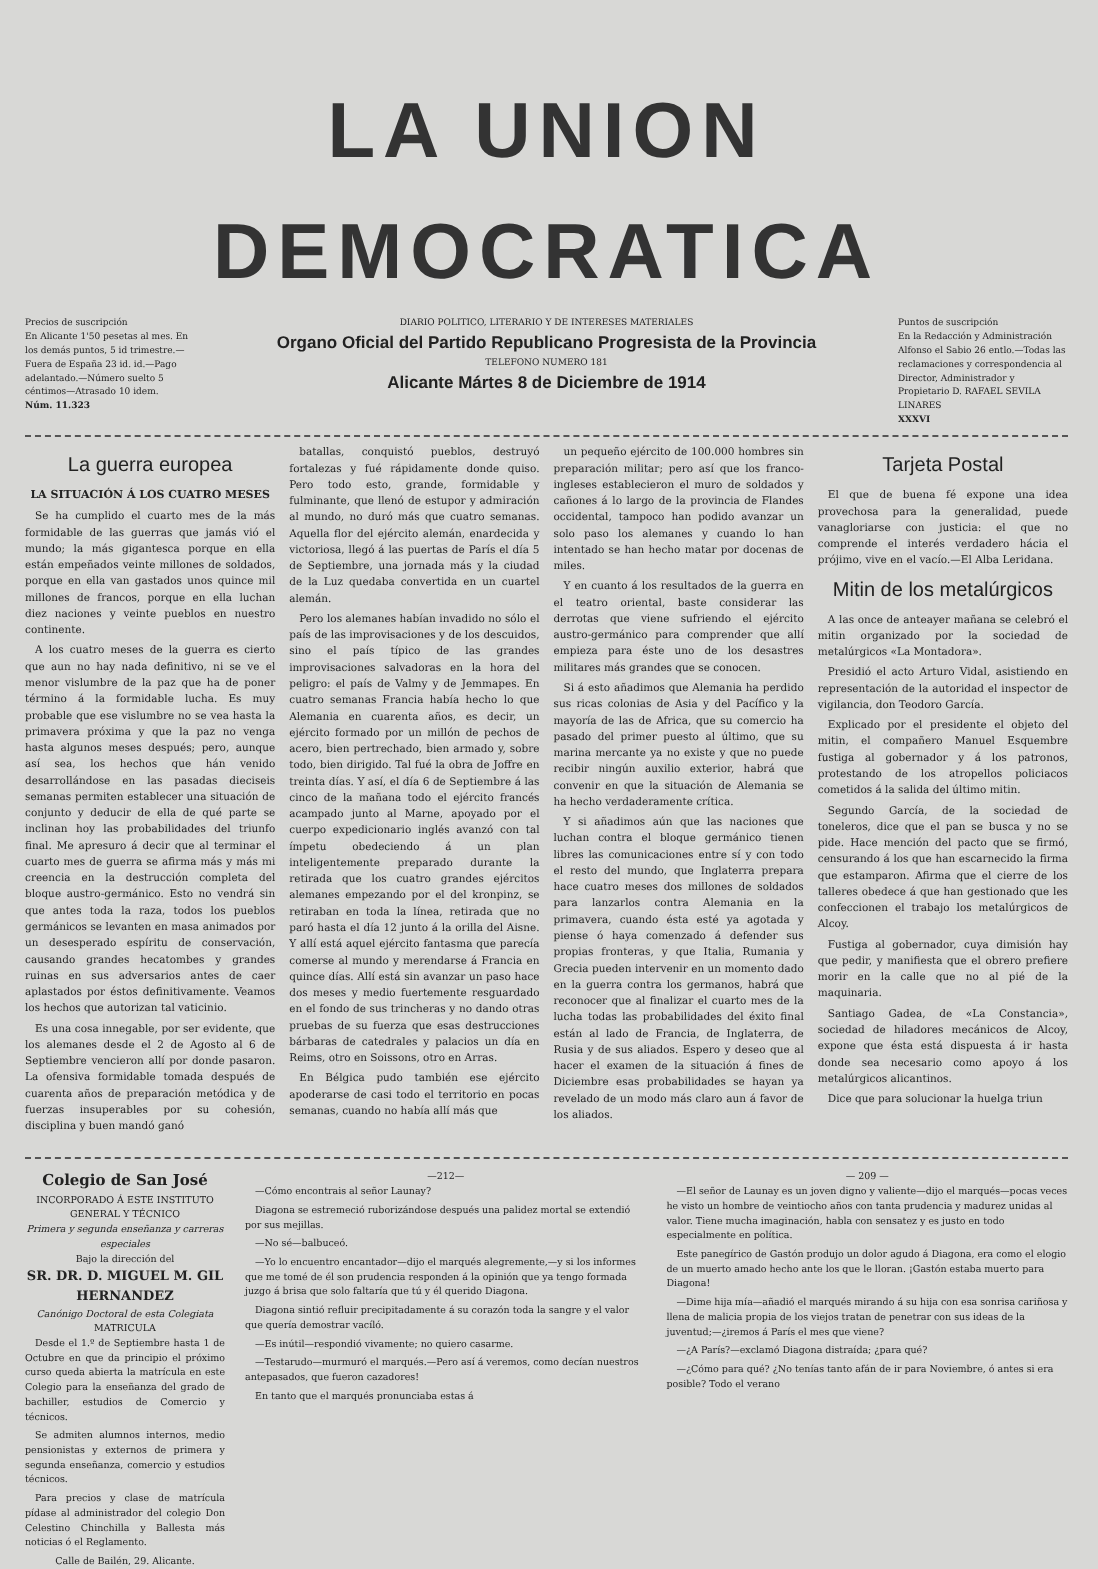LA UNION DEMOCRATICA
Precios de suscripción
En Alicante 1'50 pesetas al mes. En los demás puntos, 5 id trimestre.—Fuera de España 23 id. id.—Pago adelantado.—Número suelto 5 céntimos—Atrasado 10 idem.
Núm. 11.323
DIARIO POLITICO, LITERARIO Y DE INTERESES MATERIALES
Organo Oficial del Partido Republicano Progresista de la Provincia
TELEFONO NUMERO 181
Alicante Mártes 8 de Diciembre de 1914
Puntos de suscripción
En la Redacción y Administración Alfonso el Sabio 26 entlo.—Todas las reclamaciones y correspondencia al Director, Administrador y Propietario D. RAFAEL SEVILA LINARES
XXXVI
La guerra europea
LA SITUACIÓN Á LOS CUATRO MESES
Se ha cumplido el cuarto mes de la más formidable de las guerras que jamás vió el mundo; la más gigantesca porque en ella están empeñados veinte millones de soldados, porque en ella van gastados unos quince mil millones de francos, porque en ella luchan diez naciones y veinte pueblos en nuestro continente.
A los cuatro meses de la guerra es cierto que aun no hay nada definitivo, ni se ve el menor vislumbre de la paz que ha de poner término á la formidable lucha. Es muy probable que ese vislumbre no se vea hasta la primavera próxima y que la paz no venga hasta algunos meses después; pero, aunque así sea, los hechos que hán venido desarrollándose en las pasadas dieciseis semanas permiten establecer una situación de conjunto y deducir de ella de qué parte se inclinan hoy las probabilidades del triunfo final. Me apresuro á decir que al terminar el cuarto mes de guerra se afirma más y más mi creencia en la destrucción completa del bloque austro-germánico. Esto no vendrá sin que antes toda la raza, todos los pueblos germánicos se levanten en masa animados por un desesperado espíritu de conservación, causando grandes hecatombes y grandes ruinas en sus adversarios antes de caer aplastados por éstos definitivamente. Veamos los hechos que autorizan tal vaticinio.
Es una cosa innegable, por ser evidente, que los alemanes desde el 2 de Agosto al 6 de Septiembre vencieron allí por donde pasaron. La ofensiva formidable tomada después de cuarenta años de preparación metódica y de fuerzas insuperables por su cohesión, disciplina y buen mandó ganó
batallas, conquistó pueblos, destruyó fortalezas y fué rápidamente donde quiso. Pero todo esto, grande, formidable y fulminante, que llenó de estupor y admiración al mundo, no duró más que cuatro semanas. Aquella flor del ejército alemán, enardecida y victoriosa, llegó á las puertas de París el día 5 de Septiembre, una jornada más y la ciudad de la Luz quedaba convertida en un cuartel alemán.
Pero los alemanes habían invadido no sólo el país de las improvisaciones y de los descuidos, sino el país típico de las grandes improvisaciones salvadoras en la hora del peligro: el país de Valmy y de Jemmapes. En cuatro semanas Francia había hecho lo que Alemania en cuarenta años, es decir, un ejército formado por un millón de pechos de acero, bien pertrechado, bien armado y, sobre todo, bien dirigido. Tal fué la obra de Joffre en treinta días. Y así, el día 6 de Septiembre á las cinco de la mañana todo el ejército francés acampado junto al Marne, apoyado por el cuerpo expedicionario inglés avanzó con tal ímpetu obedeciendo á un plan inteligentemente preparado durante la retirada que los cuatro grandes ejércitos alemanes empezando por el del kronpinz, se retiraban en toda la línea, retirada que no paró hasta el día 12 junto á la orilla del Aisne. Y allí está aquel ejército fantasma que parecía comerse al mundo y merendarse á Francia en quince días. Allí está sin avanzar un paso hace dos meses y medio fuertemente resguardado en el fondo de sus trincheras y no dando otras pruebas de su fuerza que esas destrucciones bárbaras de catedrales y palacios un día en Reims, otro en Soissons, otro en Arras.
En Bélgica pudo también ese ejército apoderarse de casi todo el territorio en pocas semanas, cuando no había allí más que
un pequeño ejército de 100.000 hombres sin preparación militar; pero así que los franco-ingleses establecieron el muro de soldados y cañones á lo largo de la provincia de Flandes occidental, tampoco han podido avanzar un solo paso los alemanes y cuando lo han intentado se han hecho matar por docenas de miles.
Y en cuanto á los resultados de la guerra en el teatro oriental, baste considerar las derrotas que viene sufriendo el ejército austro-germánico para comprender que allí empieza para éste uno de los desastres militares más grandes que se conocen.
Si á esto añadimos que Alemania ha perdido sus ricas colonias de Asia y del Pacífico y la mayoría de las de Africa, que su comercio ha pasado del primer puesto al último, que su marina mercante ya no existe y que no puede recibir ningún auxilio exterior, habrá que convenir en que la situación de Alemania se ha hecho verdaderamente crítica.
Y si añadimos aún que las naciones que luchan contra el bloque germánico tienen libres las comunicaciones entre sí y con todo el resto del mundo, que Inglaterra prepara hace cuatro meses dos millones de soldados para lanzarlos contra Alemania en la primavera, cuando ésta esté ya agotada y piense ó haya comenzado á defender sus propias fronteras, y que Italia, Rumania y Grecia pueden intervenir en un momento dado en la guerra contra los germanos, habrá que reconocer que al finalizar el cuarto mes de la lucha todas las probabilidades del éxito final están al lado de Francia, de Inglaterra, de Rusia y de sus aliados. Espero y deseo que al hacer el examen de la situación á fines de Diciembre esas probabilidades se hayan ya revelado de un modo más claro aun á favor de los aliados.
Tarjeta Postal
El que de buena fé expone una idea provechosa para la generalidad, puede vanagloriarse con justicia: el que no comprende el interés verdadero hácia el prójimo, vive en el vacío.—El Alba Leridana.
Mitin de los metalúrgicos
A las once de anteayer mañana se celebró el mitin organizado por la sociedad de metalúrgicos «La Montadora».
Presidió el acto Arturo Vidal, asistiendo en representación de la autoridad el inspector de vigilancia, don Teodoro García.
Explicado por el presidente el objeto del mitin, el compañero Manuel Esquembre fustiga al gobernador y á los patronos, protestando de los atropellos policiacos cometidos á la salida del último mitin.
Segundo García, de la sociedad de toneleros, dice que el pan se busca y no se pide. Hace mención del pacto que se firmó, censurando á los que han escarnecido la firma que estamparon. Afirma que el cierre de los talleres obedece á que han gestionado que les confeccionen el trabajo los metalúrgicos de Alcoy.
Fustiga al gobernador, cuya dimisión hay que pedir, y manifiesta que el obrero prefiere morir en la calle que no al pié de la maquinaria.
Santiago Gadea, de «La Constancia», sociedad de hiladores mecánicos de Alcoy, expone que ésta está dispuesta á ir hasta donde sea necesario como apoyo á los metalúrgicos alicantinos.
Dice que para solucionar la huelga triun
Colegio de San José
INCORPORADO Á ESTE INSTITUTO GENERAL Y TÉCNICO
Primera y segunda enseñanza y carreras especiales
Bajo la dirección del
SR. DR. D. MIGUEL M. GIL HERNANDEZ
Canónigo Doctoral de esta Colegiata
MATRICULA
Desde el 1.º de Septiembre hasta 1 de Octubre en que da principio el próximo curso queda abierta la matrícula en este Colegio para la enseñanza del grado de bachiller, estudios de Comercio y técnicos.
Se admiten alumnos internos, medio pensionistas y externos de primera y segunda enseñanza, comercio y estudios técnicos.
Para precios y clase de matrícula pídase al administrador del colegio Don Celestino Chinchilla y Ballesta más noticias ó el Reglamento.
Calle de Bailén, 29. Alicante.
—212—
—Cómo encontrais al señor Launay?
Diagona se estremeció ruborizándose después una palidez mortal se extendió por sus mejillas.
—No sé—balbuceó.
—Yo lo encuentro encantador—dijo el marqués alegremente,—y si los informes que me tomé de él son prudencia responden á la opinión que ya tengo formada juzgo á brisa que solo faltaría que tú y él querido Diagona.
Diagona sintió refluir precipitadamente á su corazón toda la sangre y el valor que quería demostrar vacíló.
—Es inútil—respondió vivamente; no quiero casarme.
—Testarudo—murmuró el marqués.—Pero así á veremos, como decían nuestros antepasados, que fueron cazadores!
En tanto que el marqués pronunciaba estas á
— 209 —
—El señor de Launay es un joven digno y valiente—dijo el marqués—pocas veces he visto un hombre de veintiocho años con tanta prudencia y madurez unidas al valor. Tiene mucha imaginación, habla con sensatez y es justo en todo especialmente en política.
Este panegírico de Gastón produjo un dolor agudo á Diagona, era como el elogio de un muerto amado hecho ante los que le lloran. ¡Gastón estaba muerto para Diagona!
—Dime hija mía—añadió el marqués mirando á su hija con esa sonrisa cariñosa y llena de malicia propia de los viejos tratan de penetrar con sus ideas de la juventud;—¿iremos á París el mes que viene?
—¿A París?—exclamó Diagona distraída; ¿para qué?
—¿Cómo para qué? ¿No tenías tanto afán de ir para Noviembre, ó antes si era posible? Todo el verano